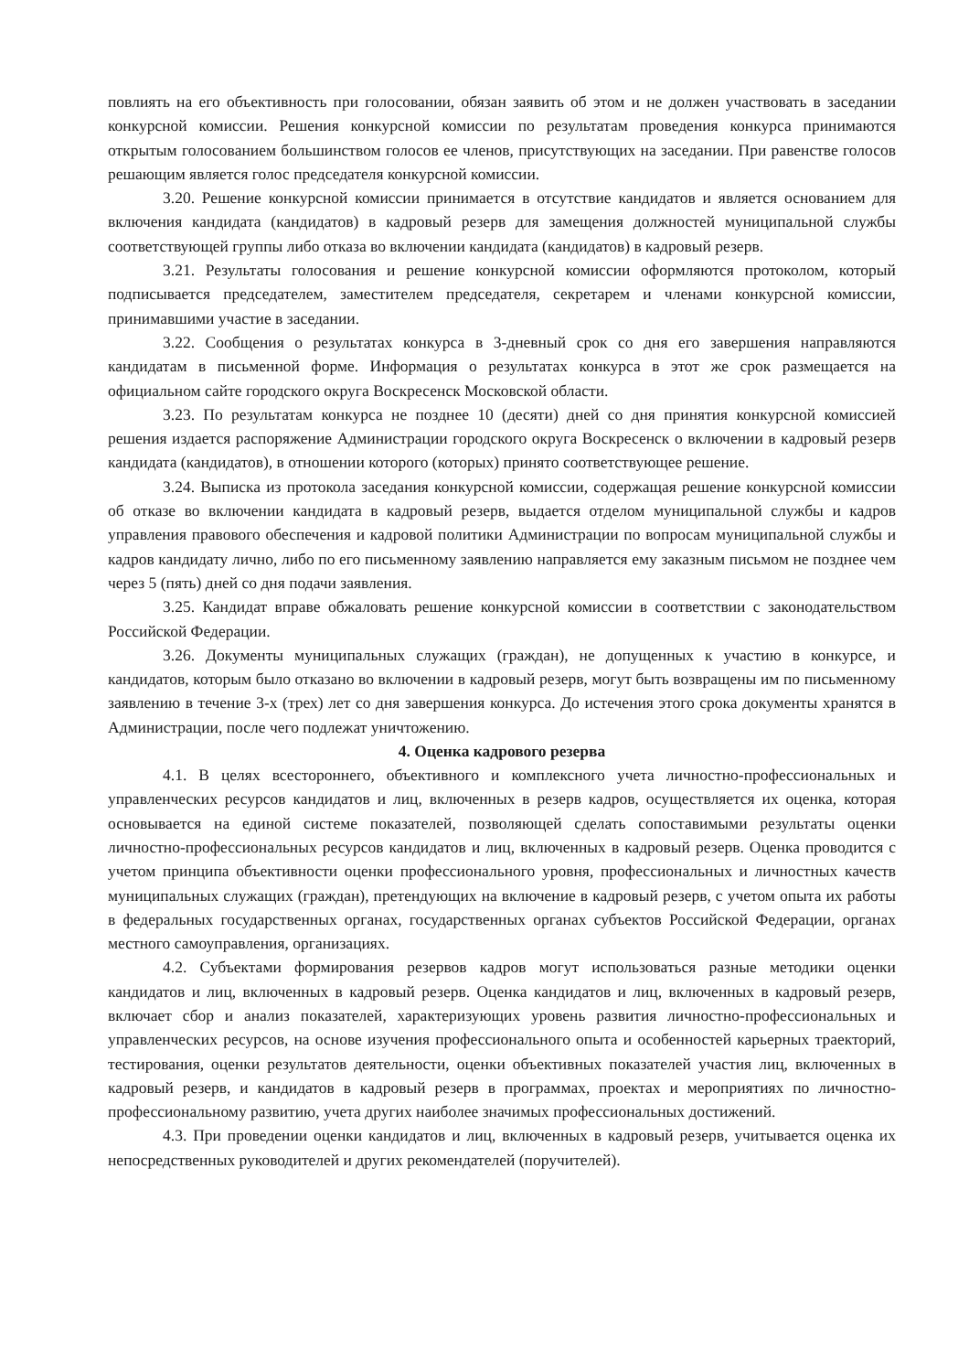повлиять на его объективность при голосовании, обязан заявить об этом и не должен участвовать в заседании конкурсной комиссии. Решения конкурсной комиссии по результатам проведения конкурса принимаются открытым голосованием большинством голосов ее членов, присутствующих на заседании. При равенстве голосов решающим является голос председателя конкурсной комиссии.
3.20. Решение конкурсной комиссии принимается в отсутствие кандидатов и является основанием для включения кандидата (кандидатов) в кадровый резерв для замещения должностей муниципальной службы соответствующей группы либо отказа во включении кандидата (кандидатов) в кадровый резерв.
3.21. Результаты голосования и решение конкурсной комиссии оформляются протоколом, который подписывается председателем, заместителем председателя, секретарем и членами конкурсной комиссии, принимавшими участие в заседании.
3.22. Сообщения о результатах конкурса в 3-дневный срок со дня его завершения направляются кандидатам в письменной форме. Информация о результатах конкурса в этот же срок размещается на официальном сайте городского округа Воскресенск Московской области.
3.23. По результатам конкурса не позднее 10 (десяти) дней со дня принятия конкурсной комиссией решения издается распоряжение Администрации городского округа Воскресенск о включении в кадровый резерв кандидата (кандидатов), в отношении которого (которых) принято соответствующее решение.
3.24. Выписка из протокола заседания конкурсной комиссии, содержащая решение конкурсной комиссии об отказе во включении кандидата в кадровый резерв, выдается отделом муниципальной службы и кадров управления правового обеспечения и кадровой политики Администрации по вопросам муниципальной службы и кадров кандидату лично, либо по его письменному заявлению направляется ему заказным письмом не позднее чем через 5 (пять) дней со дня подачи заявления.
3.25. Кандидат вправе обжаловать решение конкурсной комиссии в соответствии с законодательством Российской Федерации.
3.26. Документы муниципальных служащих (граждан), не допущенных к участию в конкурсе, и кандидатов, которым было отказано во включении в кадровый резерв, могут быть возвращены им по письменному заявлению в течение 3-х (трех) лет со дня завершения конкурса. До истечения этого срока документы хранятся в Администрации, после чего подлежат уничтожению.
4. Оценка кадрового резерва
4.1. В целях всестороннего, объективного и комплексного учета личностно-профессиональных и управленческих ресурсов кандидатов и лиц, включенных в резерв кадров, осуществляется их оценка, которая основывается на единой системе показателей, позволяющей сделать сопоставимыми результаты оценки личностно-профессиональных ресурсов кандидатов и лиц, включенных в кадровый резерв. Оценка проводится с учетом принципа объективности оценки профессионального уровня, профессиональных и личностных качеств муниципальных служащих (граждан), претендующих на включение в кадровый резерв, с учетом опыта их работы в федеральных государственных органах, государственных органах субъектов Российской Федерации, органах местного самоуправления, организациях.
4.2. Субъектами формирования резервов кадров могут использоваться разные методики оценки кандидатов и лиц, включенных в кадровый резерв. Оценка кандидатов и лиц, включенных в кадровый резерв, включает сбор и анализ показателей, характеризующих уровень развития личностно-профессиональных и управленческих ресурсов, на основе изучения профессионального опыта и особенностей карьерных траекторий, тестирования, оценки результатов деятельности, оценки объективных показателей участия лиц, включенных в кадровый резерв, и кандидатов в кадровый резерв в программах, проектах и мероприятиях по личностно-профессиональному развитию, учета других наиболее значимых профессиональных достижений.
4.3. При проведении оценки кандидатов и лиц, включенных в кадровый резерв, учитывается оценка их непосредственных руководителей и других рекомендателей (поручителей).